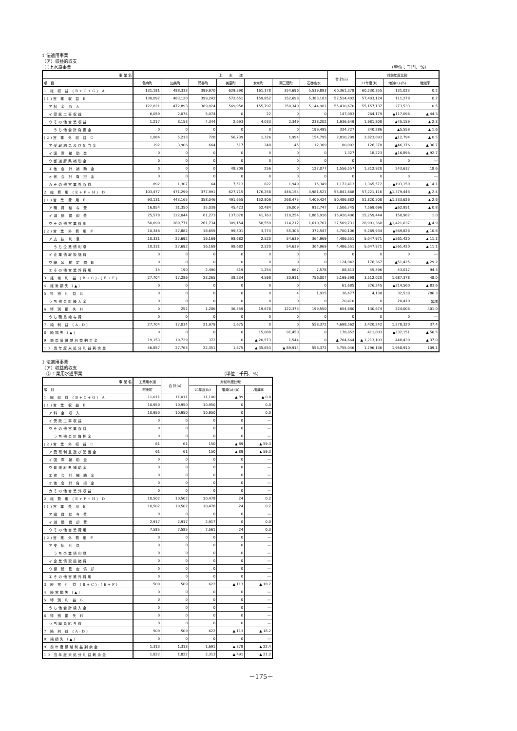1 法適用事業
（ア）収益的収支
①上水道事業 （単位：千円、%）
| 事 業 名 | 上 水 道 | | | | | | | 合 計(a) | 対前年度比較 | | |
| --- | --- | --- | --- | --- | --- | --- | --- | --- | --- | --- | --- |
| 項 目 | 色麻町 | 加美町 | 涌谷町 | 美里町 | 女川町 | 南三陸町 | 石巻広水 | | 21年度(b) | 増減(a)-(b) | 増減率 |
| 1 総 収 益 (B+C+G) A | 131,181 | 488,333 | 399,970 | 629,390 | 161,178 | 354,696 | 5,539,893 | 60,361,378 | 60,230,355 | 131,023 | 0.2 |
| (1)営 業 収 益 B | 130,097 | 483,120 | 399,242 | 572,651 | 159,852 | 352,698 | 5,383,183 | 57,514,402 | 57,403,124 | 111,278 | 0.2 |
| ア料 金 収 入 | 122,821 | 472,893 | 389,824 | 569,958 | 155,797 | 350,349 | 5,144,981 | 55,430,670 | 55,157,137 | 273,533 | 0.5 |
| イ受託工事収益 | 6,059 | 2,074 | 5,074 | 0 | 22 | 0 | 0 | 147,083 | 264,179 | ▲117,096 | ▲ 44.3 |
| ウその他営業収益 | 1,217 | 8,153 | 4,344 | 2,693 | 4,033 | 2,349 | 238,202 | 1,936,649 | 1,981,808 | ▲45,159 | ▲ 2.3 |
| うち他会計負担金 | 0 | 0 | 0 | 0 | 0 | 0 | 199,495 | 334,727 | 340,286 | ▲5,559 | ▲ 1.6 |
| (2)営 業 外 収 益 C | 1,084 | 5,213 | 728 | 56,739 | 1,326 | 1,994 | 154,795 | 2,810,299 | 2,823,093 | ▲12,794 | ▲ 0.5 |
| ア受取利息及び配当金 | 192 | 3,906 | 664 | 517 | 248 | 45 | 12,369 | 80,002 | 126,378 | ▲46,376 | ▲ 36.7 |
| イ国 庫 補 助 金 | 0 | 0 | 0 | 0 | 0 | 0 | 0 | 1,327 | 18,223 | ▲16,896 | ▲ 92.7 |
| ウ都道府県補助金 | 0 | 0 | 0 | 0 | 0 | 0 | 0 | 0 | 0 | 0 | ― |
| エ他 会 計 補 助 金 | 0 | 0 | 0 | 48,709 | 256 | 0 | 127,077 | 1,556,557 | 1,312,920 | 243,637 | 18.6 |
| オ他 会 計 負 担 金 | 0 | 0 | 0 | 0 | 0 | 0 | 0 | 0 | 0 | 0 | ― |
| カその他営業外収益 | 892 | 1,307 | 64 | 7,513 | 822 | 1,949 | 15,349 | 1,172,413 | 1,365,572 | ▲193,159 | ▲ 14.1 |
| 2 総 費 用 (E+F+H) D | 103,477 | 471,299 | 377,991 | 627,715 | 176,258 | 446,154 | 4,981,521 | 55,841,668 | 57,221,116 | ▲1,379,448 | ▲ 2.4 |
| (1)営 業 費 用 E | 93,131 | 443,165 | 358,046 | 491,655 | 152,806 | 268,475 | 4,409,424 | 50,486,882 | 51,820,508 | ▲1,333,626 | ▲ 2.6 |
| ア職 員 給 与 費 | 16,854 | 31,350 | 35,039 | 45,423 | 52,484 | 36,009 | 912,747 | 7,506,745 | 7,569,696 | ▲62,951 | ▲ 0.8 |
| イ減 価 償 却 費 | 25,578 | 122,044 | 61,273 | 137,078 | 41,763 | 118,254 | 1,885,916 | 15,410,406 | 15,259,444 | 150,962 | 1.0 |
| ウその他営業費用 | 50,699 | 289,771 | 261,734 | 309,154 | 58,559 | 114,212 | 1,610,761 | 27,569,731 | 28,991,368 | ▲1,421,637 | ▲ 4.9 |
| (2)営 業 外 費 用 F | 10,346 | 27,882 | 18,659 | 99,501 | 3,774 | 55,306 | 372,547 | 4,700,106 | 5,269,934 | ▲569,828 | ▲ 10.8 |
| ア支 払 利 息 | 10,331 | 27,692 | 16,169 | 98,682 | 2,520 | 54,639 | 364,969 | 4,486,551 | 5,047,971 | ▲561,420 | ▲ 11.1 |
| うち企業債利息 | 10,331 | 27,692 | 16,169 | 98,682 | 2,520 | 54,639 | 364,969 | 4,486,551 | 5,047,971 | ▲561,420 | ▲ 11.1 |
| イ企業債取扱諸費 | 0 | 0 | 0 | 0 | 0 | 0 | 0 | 0 | 0 | 0 | ― |
| ウ繰 延 勘 定 償 却 | 0 | 0 | 0 | 0 | 0 | 0 | 0 | 124,942 | 176,367 | ▲51,425 | ▲ 29.2 |
| エその他営業外費用 | 15 | 190 | 2,490 | 819 | 1,254 | 667 | 7,578 | 88,613 | 45,596 | 43,017 | 94.3 |
| 3 経 常 利 益 (B+C)-(E+F) | 27,704 | 17,286 | 23,265 | 38,234 | 4,598 | 30,911 | 756,007 | 5,199,398 | 3,512,020 | 1,687,378 | 48.0 |
| 4 経常損失（▲） | 0 | 0 | 0 | 0 | 0 | 0 | 0 | 61,685 | 376,245 | ▲314,560 | ▲ 83.6 |
| 5 特 別 利 益 G | 0 | 0 | 0 | 0 | 0 | 4 | 1,915 | 36,677 | 4,138 | 32,539 | 786.3 |
| うち他会計繰入金 | 0 | 0 | 0 | 0 | 0 | 0 | 0 | 20,410 | 0 | 20,410 | 皆増 |
| 6 特 別 損 失 H | 0 | 252 | 1,286 | 36,559 | 19,678 | 122,373 | 199,550 | 654,680 | 130,674 | 524,006 | 401.0 |
| うち職員給与費 | 0 | 0 | 0 | 0 | 0 | 0 | 0 | 0 | 0 | 0 | ― |
| 7 純 利 益 (A-D) | 27,704 | 17,034 | 21,979 | 1,675 | 0 | 0 | 558,372 | 4,698,562 | 3,420,242 | 1,278,320 | 37.4 |
| 8 純損失（▲） | 0 | 0 | 0 | 0 | 15,080 | 91,458 | 0 | 178,852 | 411,003 | ▲232,151 | ▲ 56.5 |
| 9 前年度繰越利益剰余金 | 19,153 | 10,729 | 372 | 0 | ▲ 20,573 | 1,544 | 0 | ▲ 764,664 | ▲ 1,213,103 | 448,439 | ▲ 37.0 |
| 10 当年度未処分利益剰余金 | 46,857 | 27,763 | 22,351 | 1,675 | ▲ 35,653 | ▲ 89,914 | 558,372 | 3,755,046 | 1,796,136 | 1,958,910 | 109.1 |
1 法適用事業
（ア）収益的収支
② 工業用水道事業 （単位：千円、%）
| 事 業 名 | 工業用水道 | 合 計(a) | 対前年度比較 | | |
| --- | --- | --- | --- | --- | --- |
| 項 目 | 村田町 | | 21年度(b) | 増減(a)-(b) | 増減率 |
| 1 総 収 益 (B+C+G) A | 11,011 | 11,011 | 11,100 | ▲ 89 | ▲ 0.8 |
| (1)営 業 収 益 B | 10,950 | 10,950 | 10,950 | 0 | 0.0 |
| ア料 金 収 入 | 10,950 | 10,950 | 10,950 | 0 | 0.0 |
| イ受託工事収益 | 0 | 0 | 0 | 0 | ― |
| ウその他営業収益 | 0 | 0 | 0 | 0 | ― |
| うち他会計負担金 | 0 | 0 | 0 | 0 | ― |
| (2)営 業 外 収 益 C | 61 | 61 | 150 | ▲ 89 | ▲ 59.3 |
| ア受取利息及び配当金 | 61 | 61 | 150 | ▲ 89 | ▲ 59.3 |
| イ国 庫 補 助 金 | 0 | 0 | 0 | 0 | ― |
| ウ都道府県補助金 | 0 | 0 | 0 | 0 | ― |
| エ他 会 計 補 助 金 | 0 | 0 | 0 | 0 | ― |
| オ他 会 計 負 担 金 | 0 | 0 | 0 | 0 | ― |
| カその他営業外収益 | 0 | 0 | 0 | 0 | ― |
| 2 総 費 用 (E+F+H) D | 10,502 | 10,502 | 10,478 | 24 | 0.2 |
| (1)営 業 費 用 E | 10,502 | 10,502 | 10,478 | 24 | 0.2 |
| ア職 員 給 与 費 | 0 | 0 | 0 | 0 | ― |
| イ減 価 償 却 費 | 2,917 | 2,917 | 2,917 | 0 | 0.0 |
| ウその他営業費用 | 7,585 | 7,585 | 7,561 | 24 | 0.3 |
| (2)営 業 外 費 用 F | 0 | 0 | 0 | 0 | ― |
| ア支 払 利 息 | 0 | 0 | 0 | 0 | ― |
| うち企業債利息 | 0 | 0 | 0 | 0 | ― |
| イ企業債取扱諸費 | 0 | 0 | 0 | 0 | ― |
| ウ繰 延 勘 定 償 却 | 0 | 0 | 0 | 0 | ― |
| エその他営業外費用 | 0 | 0 | 0 | 0 | ― |
| 3 経 常 利 益 (B+C)-(E+F) | 509 | 509 | 622 | ▲ 113 | ▲ 18.2 |
| 4 経常損失（▲） | 0 | 0 | 0 | 0 | ― |
| 5 特 別 利 益 G | 0 | 0 | 0 | 0 | ― |
| うち他会計繰入金 | 0 | 0 | 0 | 0 | ― |
| 6 特 別 損 失 H | 0 | 0 | 0 | 0 | ― |
| うち職員給与費 | 0 | 0 | 0 | 0 | ― |
| 7 純 利 益 (A-D) | 509 | 509 | 622 | ▲ 113 | ▲ 18.2 |
| 8 純損失（▲） | 0 | 0 | 0 | 0 | ― |
| 9 前年度繰越利益剰余金 | 1,313 | 1,313 | 1,691 | ▲ 378 | ▲ 22.4 |
| 10 当年度未処分利益剰余金 | 1,822 | 1,822 | 2,313 | ▲ 491 | ▲ 21.2 |
－175－